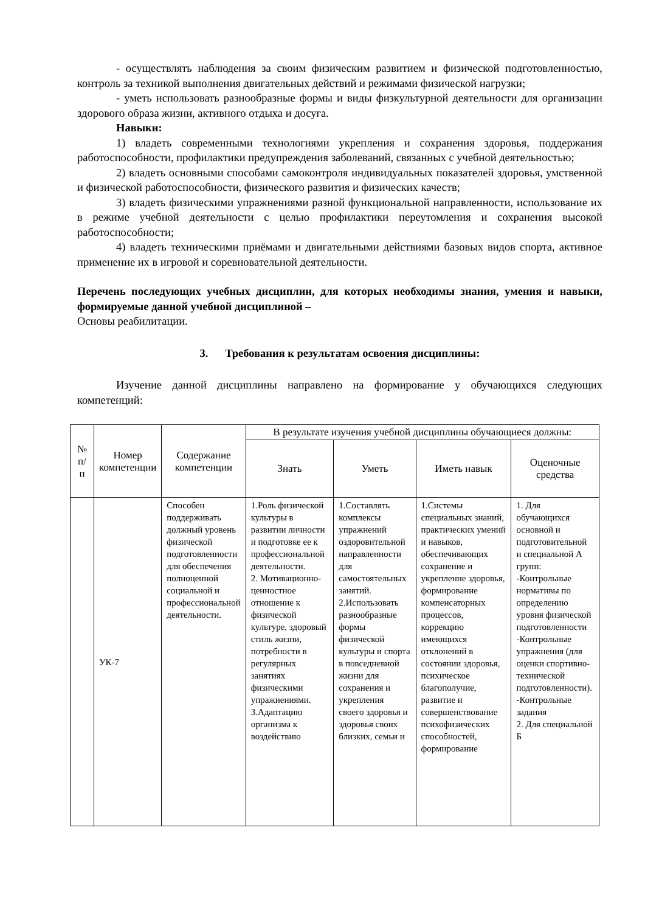- осуществлять наблюдения за своим физическим развитием и физической подготовленностью, контроль за техникой выполнения двигательных действий и режимами физической нагрузки;
- уметь использовать разнообразные формы и виды физкультурной деятельности для организации здорового образа жизни, активного отдыха и досуга.
Навыки:
1) владеть современными технологиями укрепления и сохранения здоровья, поддержания работоспособности, профилактики предупреждения заболеваний, связанных с учебной деятельностью;
2) владеть основными способами самоконтроля индивидуальных показателей здоровья, умственной и физической работоспособности, физического развития и физических качеств;
3) владеть физическими упражнениями разной функциональной направленности, использование их в режиме учебной деятельности с целью профилактики переутомления и сохранения высокой работоспособности;
4) владеть техническими приёмами и двигательными действиями базовых видов спорта, активное применение их в игровой и соревновательной деятельности.
Перечень последующих учебных дисциплин, для которых необходимы знания, умения и навыки, формируемые данной учебной дисциплиной –
Основы реабилитации.
3. Требования к результатам освоения дисциплины:
Изучение данной дисциплины направлено на формирование у обучающихся следующих компетенций:
| № п/п | Номер компетенции | Содержание компетенции | В результате изучения учебной дисциплины обучающиеся должны: | | | |
| --- | --- | --- | --- | --- | --- | --- |
| | | | Знать | Уметь | Иметь навык | Оценочные средства |
| | УК-7 | Способен поддерживать должный уровень физической подготовленности для обеспечения полноценной социальной и профессиональной деятельности. | 1.Роль физической культуры в развитии личности и подготовке ее к профессиональной деятельности. 2. Мотивационно-ценностное отношение к физической культуре, здоровый стиль жизни, потребности в регулярных занятиях физическими упражнениями. 3.Адаптацию организма к воздействию | 1.Составлять комплексы упражнений оздоровительной направленности для самостоятельных занятий. 2.Использовать разнообразные формы физической культуры и спорта в повседневной жизни для сохранения и укрепления своего здоровья и здоровья своих близких, семьи и | 1.Системы специальных знаний, практических умений и навыков, обеспечивающих сохранение и укрепление здоровья, формирование компенсаторных процессов, коррекцию имеющихся отклонений в состоянии здоровья, психическое благополучие, развитие и совершенствование психофизических способностей, формирование | 1. Для обучающихся основной и подготовительной и специальной А групп: -Контрольные нормативы по определению уровня физической подготовленности -Контрольные упражнения (для оценки спортивно-технической подготовленности). -Контрольные задания 2. Для специальной Б |